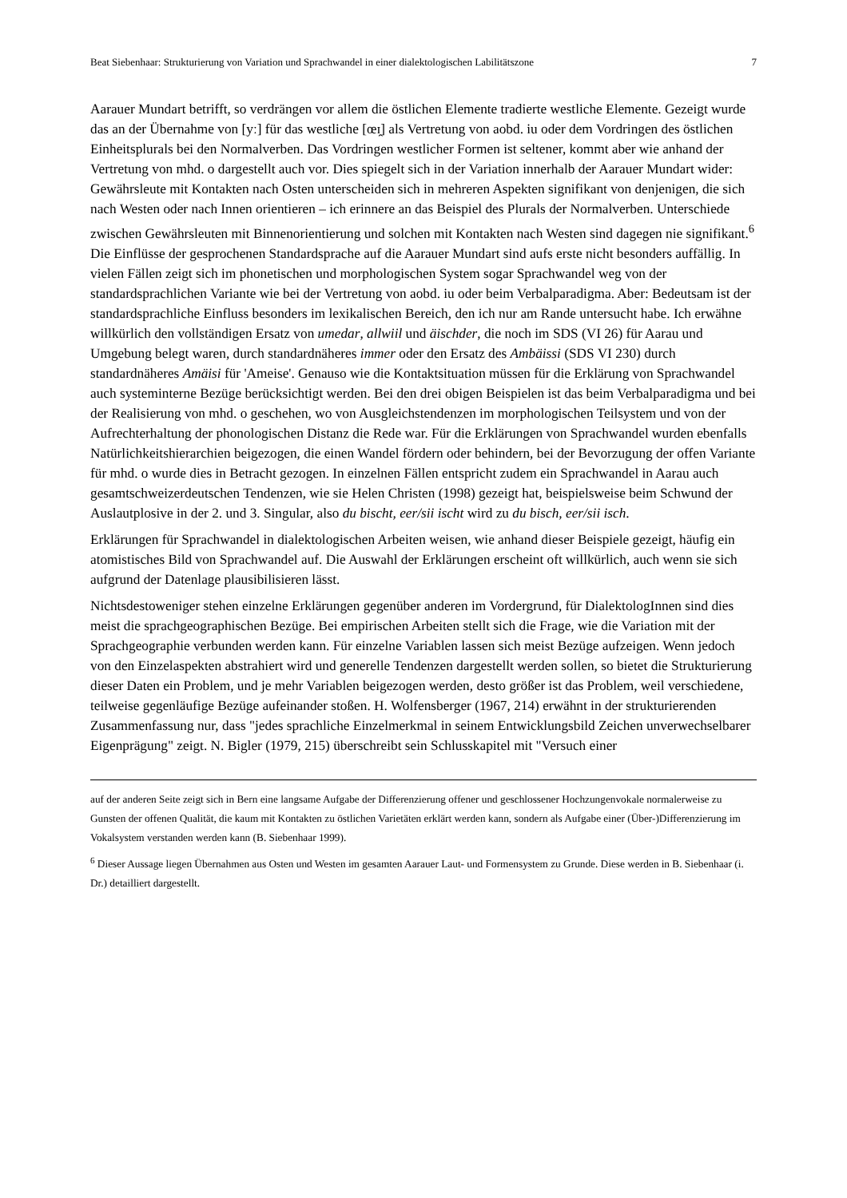Beat Siebenhaar: Strukturierung von Variation und Sprachwandel in einer dialektologischen Labilitätszone 7
Aarauer Mundart betrifft, so verdrängen vor allem die östlichen Elemente tradierte westliche Elemente. Gezeigt wurde das an der Übernahme von [yː] für das westliche [œɪ̯] als Vertretung von aobd. iu oder dem Vordringen des östlichen Einheitsplurals bei den Normalverben. Das Vordringen westlicher Formen ist seltener, kommt aber wie anhand der Vertretung von mhd. o dargestellt auch vor. Dies spiegelt sich in der Variation innerhalb der Aarauer Mundart wider: Gewährsleute mit Kontakten nach Osten unterscheiden sich in mehreren Aspekten signifikant von denjenigen, die sich nach Westen oder nach Innen orientieren – ich erinnere an das Beispiel des Plurals der Normalverben. Unterschiede zwischen Gewährsleuten mit Binnenorientierung und solchen mit Kontakten nach Westen sind dagegen nie signifikant.<sup>6</sup> Die Einflüsse der gesprochenen Standardsprache auf die Aarauer Mundart sind aufs erste nicht besonders auffällig. In vielen Fällen zeigt sich im phonetischen und morphologischen System sogar Sprachwandel weg von der standardsprachlichen Variante wie bei der Vertretung von aobd. iu oder beim Verbalparadigma. Aber: Bedeutsam ist der standardsprachliche Einfluss besonders im lexikalischen Bereich, den ich nur am Rande untersucht habe. Ich erwähne willkürlich den vollständigen Ersatz von umedar, allwiil und äischder, die noch im SDS (VI 26) für Aarau und Umgebung belegt waren, durch standardnäheres immer oder den Ersatz des Ambäissi (SDS VI 230) durch standardnäheres Amäisi für 'Ameise'. Genauso wie die Kontaktsituation müssen für die Erklärung von Sprachwandel auch systeminterne Bezüge berücksichtigt werden. Bei den drei obigen Beispielen ist das beim Verbalparadigma und bei der Realisierung von mhd. o geschehen, wo von Ausgleichstendenzen im morphologischen Teilsystem und von der Aufrechterhaltung der phonologischen Distanz die Rede war. Für die Erklärungen von Sprachwandel wurden ebenfalls Natürlichkeitshierarchien beigezogen, die einen Wandel fördern oder behindern, bei der Bevorzugung der offen Variante für mhd. o wurde dies in Betracht gezogen. In einzelnen Fällen entspricht zudem ein Sprachwandel in Aarau auch gesamtschweizerdeutschen Tendenzen, wie sie Helen Christen (1998) gezeigt hat, beispielsweise beim Schwund der Auslautplosive in der 2. und 3. Singular, also du bischt, eer/sii ischt wird zu du bisch, eer/sii isch.
Erklärungen für Sprachwandel in dialektologischen Arbeiten weisen, wie anhand dieser Beispiele gezeigt, häufig ein atomistisches Bild von Sprachwandel auf. Die Auswahl der Erklärungen erscheint oft willkürlich, auch wenn sie sich aufgrund der Datenlage plausibilisieren lässt.
Nichtsdestoweniger stehen einzelne Erklärungen gegenüber anderen im Vordergrund, für DialektologInnen sind dies meist die sprachgeographischen Bezüge. Bei empirischen Arbeiten stellt sich die Frage, wie die Variation mit der Sprachgeographie verbunden werden kann. Für einzelne Variablen lassen sich meist Bezüge aufzeigen. Wenn jedoch von den Einzelaspekten abstrahiert wird und generelle Tendenzen dargestellt werden sollen, so bietet die Strukturierung dieser Daten ein Problem, und je mehr Variablen beigezogen werden, desto größer ist das Problem, weil verschiedene, teilweise gegenläufige Bezüge aufeinander stoßen. H. Wolfensberger (1967, 214) erwähnt in der strukturierenden Zusammenfassung nur, dass "jedes sprachliche Einzelmerkmal in seinem Entwicklungsbild Zeichen unverwechselbarer Eigenprägung" zeigt. N. Bigler (1979, 215) überschreibt sein Schlusskapitel mit "Versuch einer
auf der anderen Seite zeigt sich in Bern eine langsame Aufgabe der Differenzierung offener und geschlossener Hochzungenvokale normalerweise zu Gunsten der offenen Qualität, die kaum mit Kontakten zu östlichen Varietäten erklärt werden kann, sondern als Aufgabe einer (Über-)Differenzierung im Vokalsystem verstanden werden kann (B. Siebenhaar 1999).
<sup>6</sup> Dieser Aussage liegen Übernahmen aus Osten und Westen im gesamten Aarauer Laut- und Formensystem zu Grunde. Diese werden in B. Siebenhaar (i. Dr.) detailliert dargestellt.